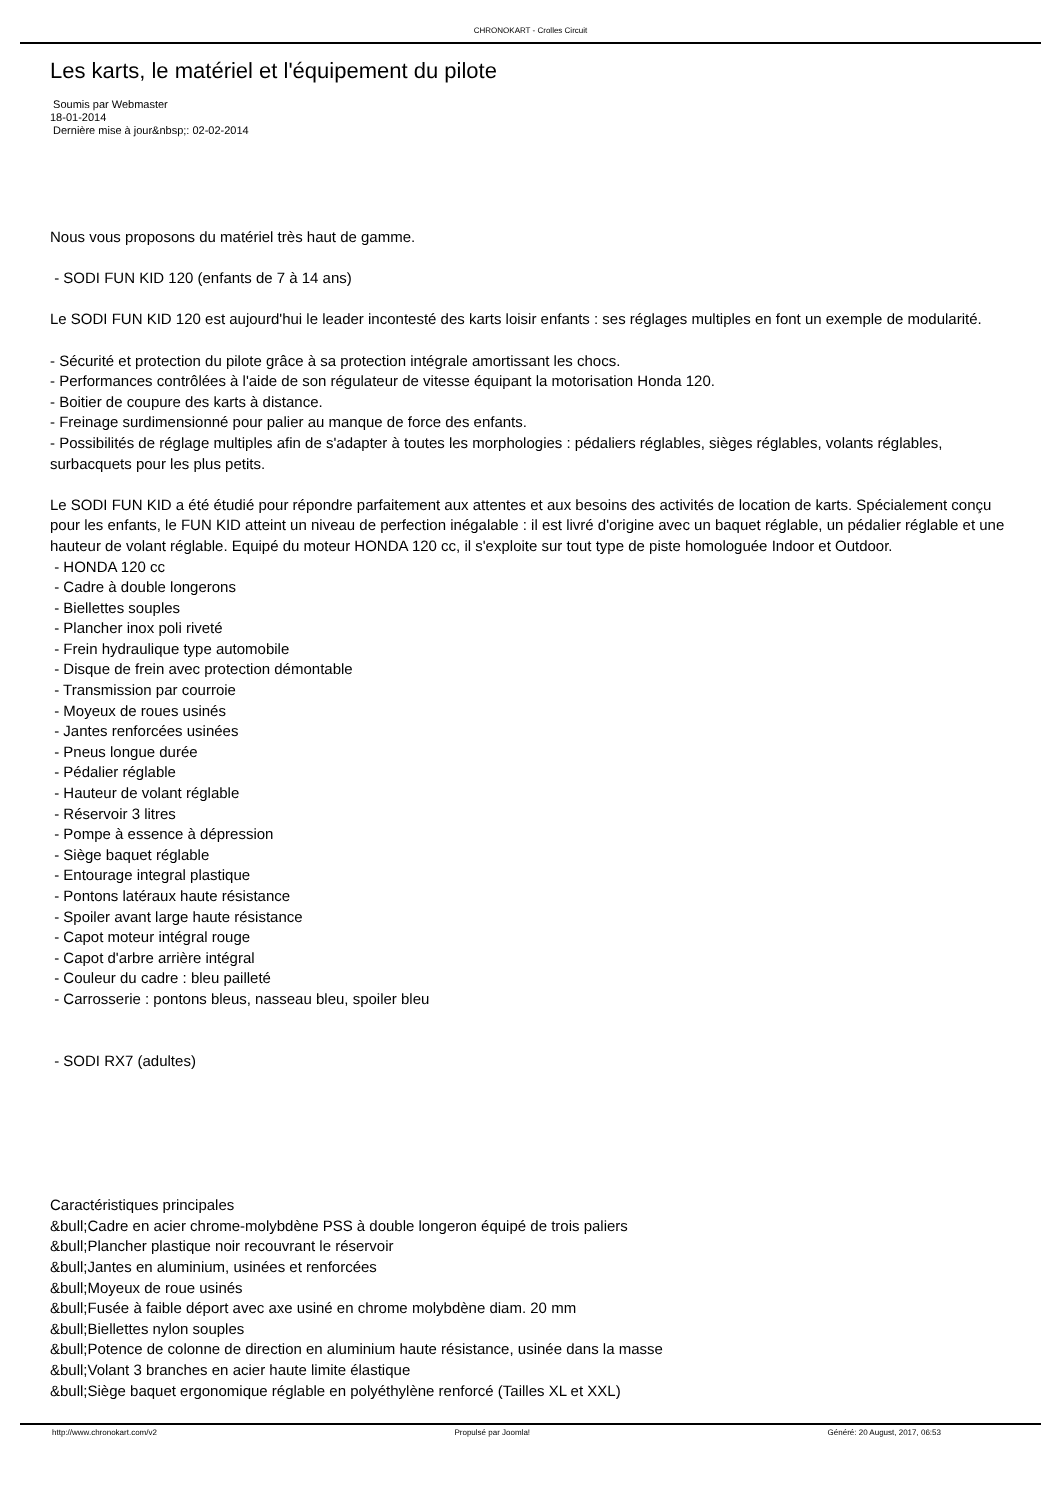CHRONOKART - Crolles Circuit
Les karts, le matériel et l'équipement du pilote
Soumis par Webmaster
18-01-2014
Dernière mise à jour&nbsp;: 02-02-2014
Nous vous proposons du matériel très haut de gamme.
- SODI FUN KID 120 (enfants de 7 à 14 ans)
Le SODI FUN KID 120 est aujourd'hui le leader incontesté des karts loisir enfants : ses réglages multiples en font un exemple de modularité.
- Sécurité et protection du pilote grâce à sa protection intégrale amortissant les chocs.
- Performances contrôlées à l'aide de son régulateur de vitesse équipant la motorisation Honda 120.
- Boitier de coupure des karts à distance.
- Freinage surdimensionné pour palier au manque de force des enfants.
- Possibilités de réglage multiples afin de s'adapter à toutes les morphologies : pédaliers réglables, sièges réglables, volants réglables, surbacquets pour les plus petits.
Le SODI FUN KID a été étudié pour répondre parfaitement aux attentes et aux besoins des activités de location de karts. Spécialement conçu pour les enfants, le FUN KID atteint un niveau de perfection inégalable : il est livré d'origine avec un baquet réglable, un pédalier réglable et une hauteur de volant réglable. Equipé du moteur HONDA 120 cc, il s'exploite sur tout type de piste homologuée Indoor et Outdoor.
- HONDA 120 cc
- Cadre à double longerons
- Biellettes souples
- Plancher inox poli riveté
- Frein hydraulique type automobile
- Disque de frein avec protection démontable
- Transmission par courroie
- Moyeux de roues usinés
- Jantes renforcées usinées
- Pneus longue durée
- Pédalier réglable
- Hauteur de volant réglable
- Réservoir 3 litres
- Pompe à essence à dépression
- Siège baquet réglable
- Entourage integral plastique
- Pontons latéraux haute résistance
- Spoiler avant large haute résistance
- Capot moteur intégral rouge
- Capot d'arbre arrière intégral
- Couleur du cadre : bleu pailleté
- Carrosserie : pontons bleus, nasseau bleu, spoiler bleu
- SODI RX7 (adultes)
Caractéristiques principales
&bull;Cadre en acier chrome-molybdène PSS à double longeron équipé de trois paliers
&bull;Plancher plastique noir recouvrant le réservoir
&bull;Jantes en aluminium, usinées et renforcées
&bull;Moyeux de roue usinés
&bull;Fusée à faible déport avec axe usiné en chrome molybdène diam. 20 mm
&bull;Biellettes nylon souples
&bull;Potence de colonne de direction en aluminium haute résistance, usinée dans la masse
&bull;Volant 3 branches en acier haute limite élastique
&bull;Siège baquet ergonomique réglable en polyéthylène renforcé (Tailles XL et XXL)
http://www.chronokart.com/v2 Propulsé par Joomla! Généré: 20 August, 2017, 06:53